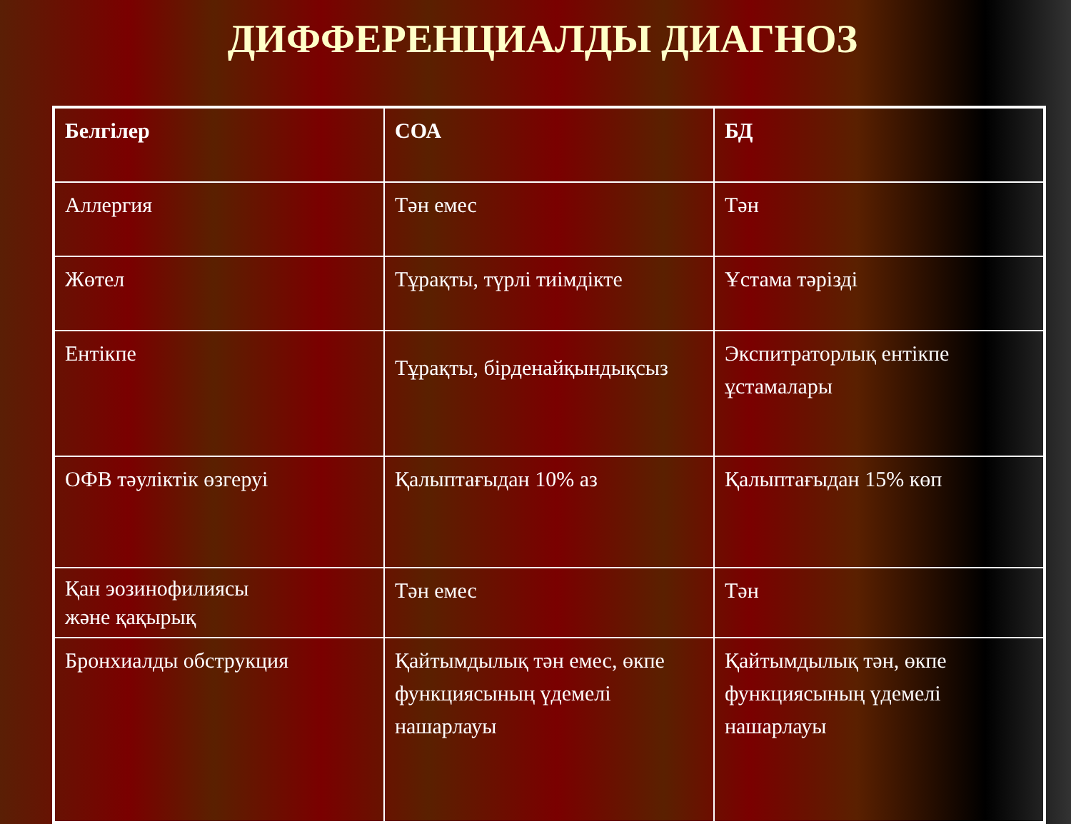ДИФФЕРЕНЦИАЛДЫ ДИАГНОЗ
| Белгілер | СОА | БД |
| --- | --- | --- |
| Аллергия | Тән емес | Тән |
| Жөтел | Тұрақты, түрлі тиімдікте | Ұстама тәрізді |
| Ентікпе | Тұрақты, бірденайқындықсыз | Экспитраторлық ентікпе ұстамалары |
| ОФВ тәуліктік өзгеруі | Қалыптағыдан 10% аз | Қалыптағыдан 15% көп |
| Қан эозинофилиясы және қақырық | Тән емес | Тән |
| Бронхиалды обструкция | Қайтымдылық тән емес, өкпе функциясының үдемелі нашарлауы | Қайтымдылық тән, өкпе функциясының үдемелі нашарлауы |